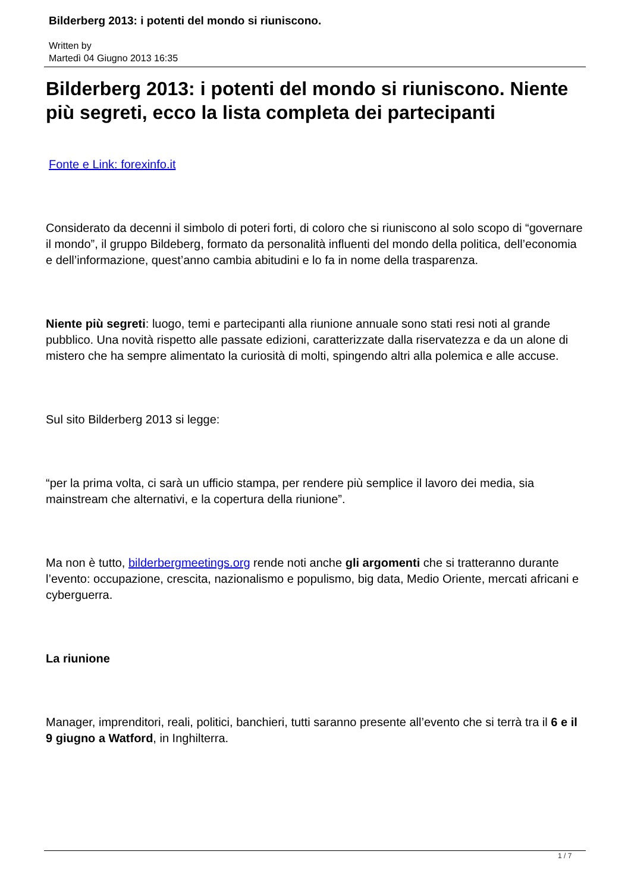Bilderberg 2013: i potenti del mondo si riuniscono.
Written by
Martedì 04 Giugno 2013 16:35
Bilderberg 2013: i potenti del mondo si riuniscono. Niente più segreti, ecco la lista completa dei partecipanti
Fonte e Link: forexinfo.it
Considerato da decenni il simbolo di poteri forti, di coloro che si riuniscono al solo scopo di “governare il mondo”, il gruppo Bildeberg, formato da personalità influenti del mondo della politica, dell’economia e dell’informazione, quest’anno cambia abitudini e lo fa in nome della trasparenza.
Niente più segreti: luogo, temi e partecipanti alla riunione annuale sono stati resi noti al grande pubblico. Una novità rispetto alle passate edizioni, caratterizzate dalla riservatezza e da un alone di mistero che ha sempre alimentato la curiosità di molti, spingendo altri alla polemica e alle accuse.
Sul sito Bilderberg 2013 si legge:
“per la prima volta, ci sarà un ufficio stampa, per rendere più semplice il lavoro dei media, sia mainstream che alternativi, e la copertura della riunione”.
Ma non è tutto, bilderbergmeetings.org rende noti anche gli argomenti che si tratteranno durante l’evento: occupazione, crescita, nazionalismo e populismo, big data, Medio Oriente, mercati africani e cyberguerra.
La riunione
Manager, imprenditori, reali, politici, banchieri, tutti saranno presente all’evento che si terrà tra il 6 e il 9 giugno a Watford, in Inghilterra.
1 / 7